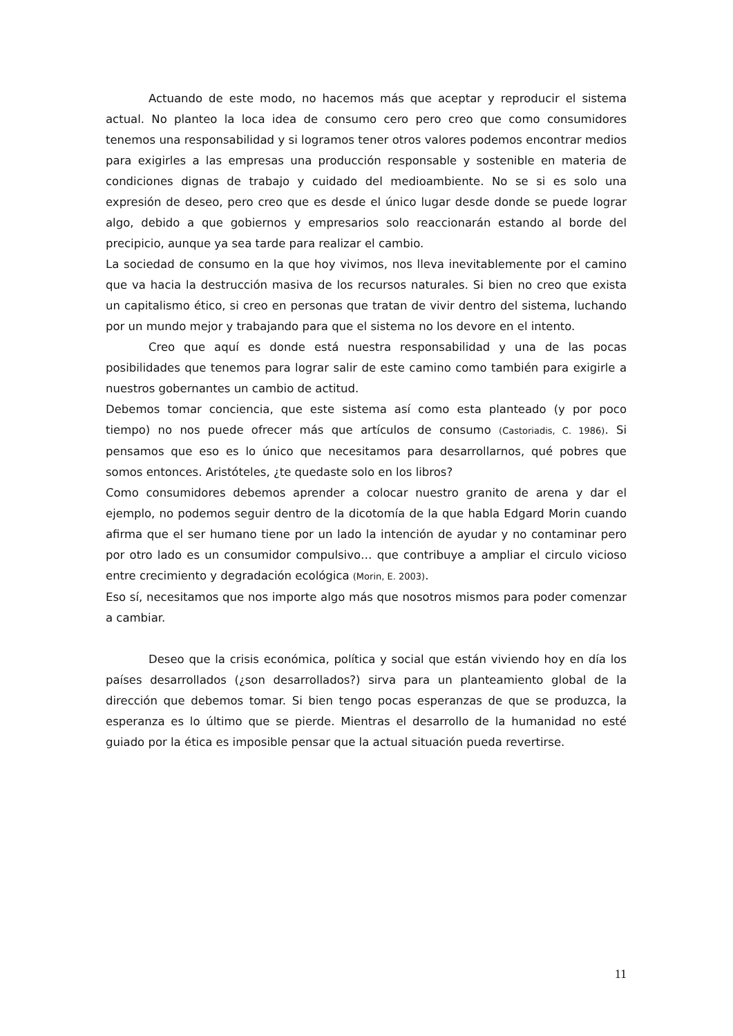Actuando de este modo, no hacemos más que aceptar y reproducir el sistema actual. No planteo la loca idea de consumo cero pero creo que como consumidores tenemos una responsabilidad y si logramos tener otros valores podemos encontrar medios para exigirles a las empresas una producción responsable y sostenible en materia de condiciones dignas de trabajo y cuidado del medioambiente. No se si es solo una expresión de deseo, pero creo que es desde el único lugar desde donde se puede lograr algo, debido a que gobiernos y empresarios solo reaccionarán estando al borde del precipicio, aunque ya sea tarde para realizar el cambio.
La sociedad de consumo en la que hoy vivimos, nos lleva inevitablemente por el camino que va hacia la destrucción masiva de los recursos naturales. Si bien no creo que exista un capitalismo ético, si creo en personas que tratan de vivir dentro del sistema, luchando por un mundo mejor y trabajando para que el sistema no los devore en el intento.
Creo que aquí es donde está nuestra responsabilidad y una de las pocas posibilidades que tenemos para lograr salir de este camino como también para exigirle a nuestros gobernantes un cambio de actitud.
Debemos tomar conciencia, que este sistema así como esta planteado (y por poco tiempo) no nos puede ofrecer más que artículos de consumo (Castoriadis, C. 1986). Si pensamos que eso es lo único que necesitamos para desarrollarnos, qué pobres que somos entonces. Aristóteles, ¿te quedaste solo en los libros?
Como consumidores debemos aprender a colocar nuestro granito de arena y dar el ejemplo, no podemos seguir dentro de la dicotomía de la que habla Edgard Morin cuando afirma que el ser humano tiene por un lado la intención de ayudar y no contaminar pero por otro lado es un consumidor compulsivo… que contribuye a ampliar el circulo vicioso entre crecimiento y degradación ecológica (Morin, E. 2003).
Eso sí, necesitamos que nos importe algo más que nosotros mismos para poder comenzar a cambiar.
Deseo que la crisis económica, política y social que están viviendo hoy en día los países desarrollados (¿son desarrollados?) sirva para un planteamiento global de la dirección que debemos tomar. Si bien tengo pocas esperanzas de que se produzca, la esperanza es lo último que se pierde. Mientras el desarrollo de la humanidad no esté guiado por la ética es imposible pensar que la actual situación pueda revertirse.
11